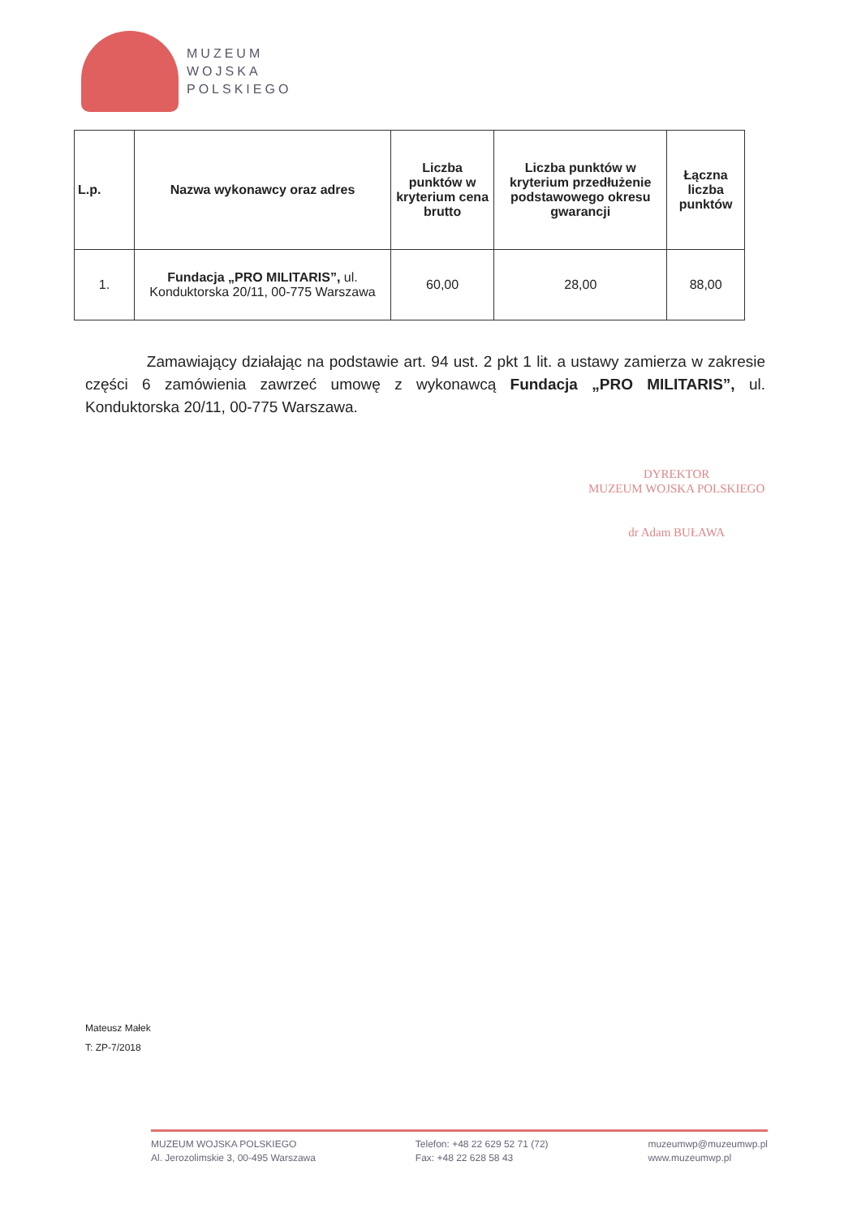MUZEUM
WOJSKA
POLSKIEGO
| L.p. | Nazwa wykonawcy oraz adres | Liczba punktów w kryterium cena brutto | Liczba punktów w kryterium przedłużenie podstawowego okresu gwarancji | Łączna liczba punktów |
| --- | --- | --- | --- | --- |
| 1. | Fundacja „PRO MILITARIS”, ul. Konduktorska 20/11, 00-775 Warszawa | 60,00 | 28,00 | 88,00 |
Zamawiający działając na podstawie art. 94 ust. 2 pkt 1 lit. a ustawy zamierza w zakresie części 6 zamówienia zawrzeć umowę z wykonawcą Fundacja „PRO MILITARIS”, ul. Konduktorska 20/11, 00-775 Warszawa.
DYREKTOR
MUZEUM WOJSKA POLSKIEGO
dr Adam BUŁAWA
Mateusz Małek
T: ZP-7/2018
MUZEUM WOJSKA POLSKIEGO
Al. Jerozolimskie 3, 00-495 Warszawa
Telefon: +48 22 629 52 71 (72)
Fax: +48 22 628 58 43
muzeumwp@muzeumwp.pl
www.muzeumwp.pl